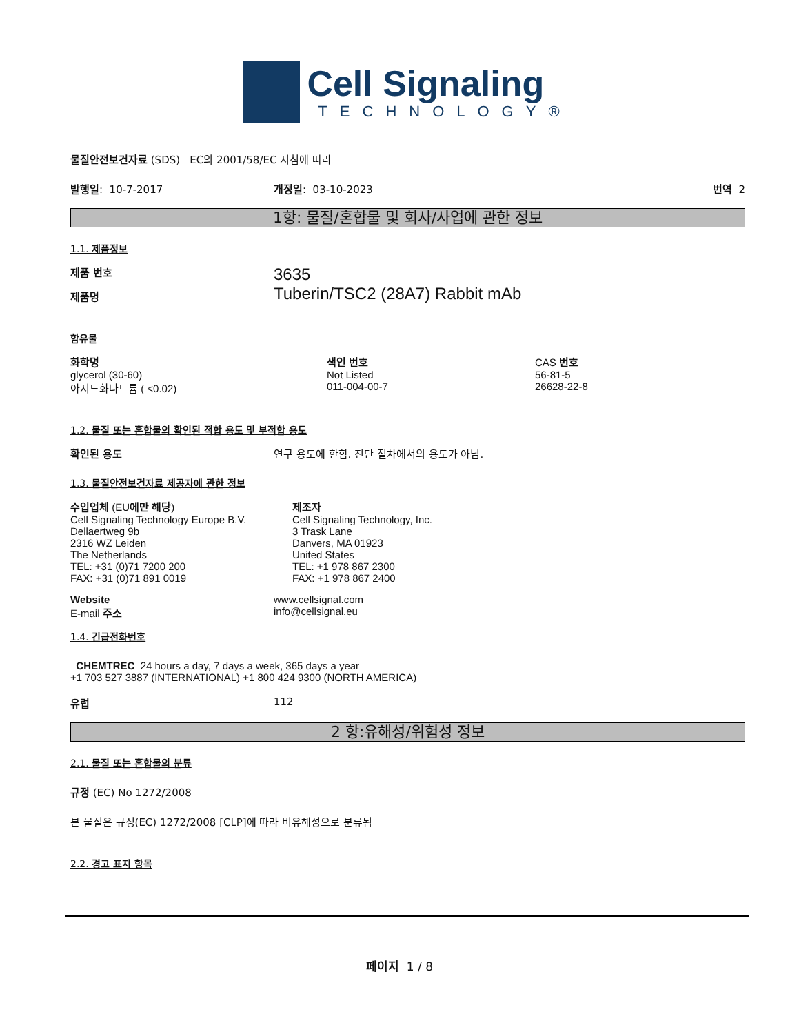Cell Signaling
TECHNOLOGY®
물질안전보건자료 (SDS) EC의 2001/58/EC 지침에 따라
발행일: 10-7-2017 개정일: 03-10-2023 번역 2
1항: 물질/혼합물 및 회사/사업에 관한 정보
1.1. 제품정보
제품 번호
제품명
3635
Tuberin/TSC2 (28A7) Rabbit mAb
함유물
| 화학명 | 색인 번호 | CAS 번호 |
| glycerol (30-60) | Not Listed | 56-81-5 |
| 아지드화나트륨 ( <0.02) | 011-004-00-7 | 26628-22-8 |
1.2. 물질 또는 혼합물의 확인된 적합 용도 및 부적합 용도
확인된 용도 연구 용도에 한함. 진단 절차에서의 용도가 아님.
1.3. 물질안전보건자료 제공자에 관한 정보
| 수입업체 (EU 에만 해당 ) Cell Signaling Technology Europe B.V. Dellaertweg 9b 2316 WZ Leiden The Netherlands TEL: +31 (0)71 7200 200 FAX: +31 (0)71 891 0019 | 제조자 Cell Signaling Technology, Inc. 3 Trask Lane Danvers, MA 01923 United States TEL: +1 978 867 2300 FAX: +1 978 867 2400 |
| Website E-mail 주소 | www.cellsignal.com info@cellsignal.eu |
1.4. 긴급전화번호
CHEMTREC 24 hours a day, 7 days a week, 365 days a year
+1 703 527 3887 (INTERNATIONAL) +1 800 424 9300 (NORTH AMERICA)
유럽 112
2 항:유해성/위험성 정보
2.1. 물질 또는 혼합물의 분류
규정 (EC) No 1272/2008
본 물질은 규정(EC) 1272/2008 [CLP]에 따라 비유해성으로 분류됨
2.2. 경고 표지 항목
페이지 1 / 8